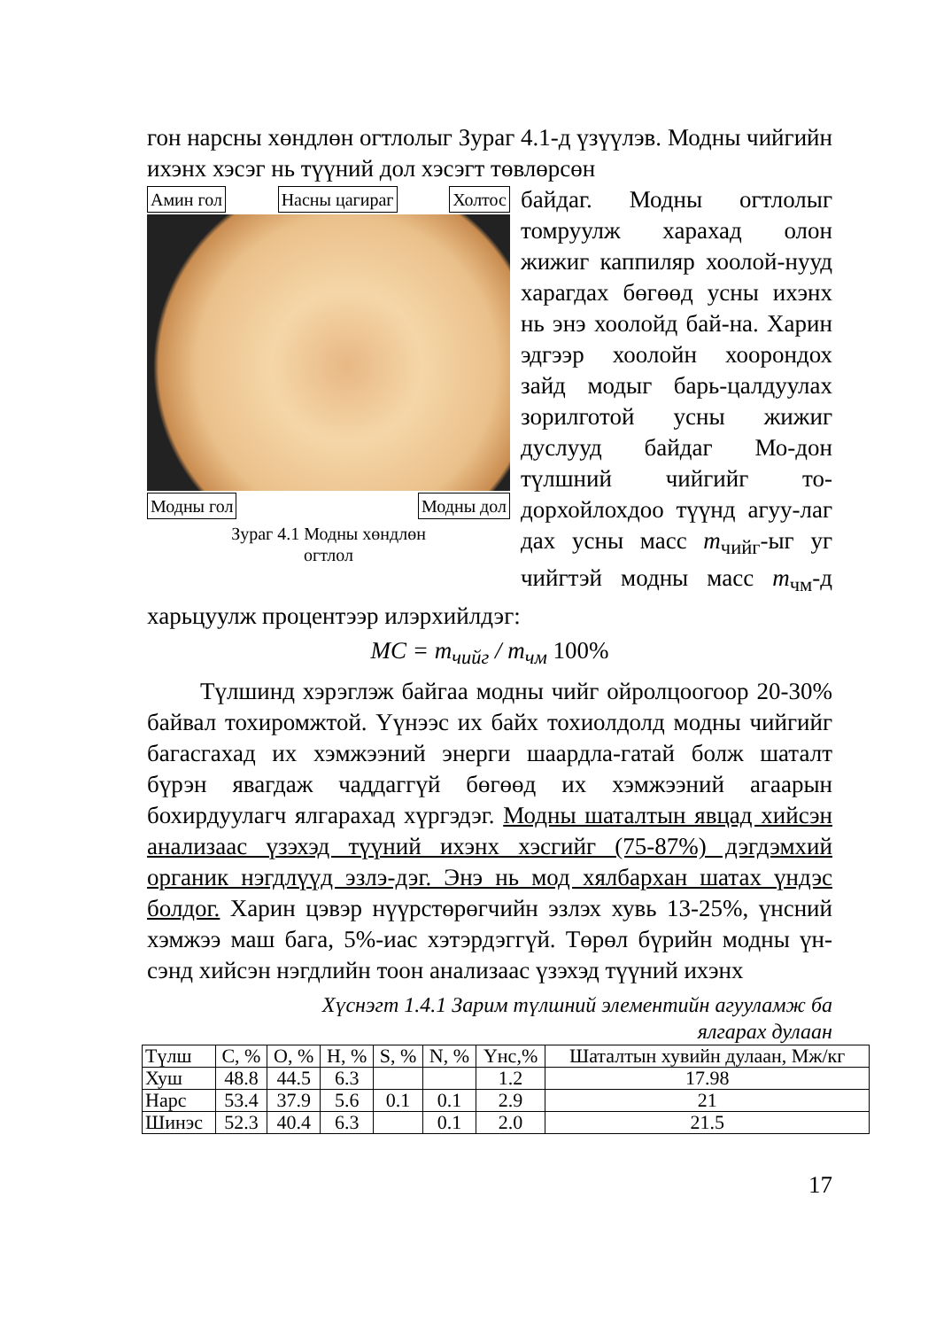гон нарсны хөндлөн огтлолыг Зураг 4.1-д үзүүлэв. Модны чийгийн ихэнх хэсэг нь түүний дол хэсэгт төвлөрсөн
Амин гол Насны цагираг Холтос
Модны гол Модны дол
Зураг 4.1 Модны хөндлөн
огтлол
байдаг. Модны огтлолыг томруулж харахад олон жижиг каппиляр хоолой-нууд харагдах бөгөөд усны ихэнх нь энэ хоолойд бай-на. Харин эдгээр хоолойн хоорондох зайд модыг барь-цалдуулах зорилготой усны жижиг дуслууд байдаг Мо-дон түлшний чийгийг то-дорхойлохдоо түүнд агуу-лаг дах усны масс m<sub>чийг</sub>-ыг уг чийгтэй модны масс m<sub>чм</sub>-д харьцуулж процентээр илэрхийлдэг:
MC = m<sub>чийг</sub> / m<sub>чм</sub> 100%
Түлшинд хэрэглэж байгаа модны чийг ойролцоогоор 20-30% байвал тохиромжтой. Үүнээс их байх тохиолдолд модны чийгийг багасгахад их хэмжээний энерги шаардла-гатай болж шаталт бүрэн явагдаж чаддаггүй бөгөөд их хэмжээний агаарын бохирдуулагч ялгарахад хүргэдэг. Модны шаталтын явцад хийсэн анализаас үзэхэд түүний ихэнх хэсгийг (75-87%) дэгдэмхий органик нэгдлүүд эзлэ-дэг. Энэ нь мод хялбархан шатах үндэс болдог. Харин цэвэр нүүрстөрөгчийн эзлэх хувь 13-25%, үнсний хэмжээ маш бага, 5%-иас хэтэрдэггүй. Төрөл бүрийн модны үн-сэнд хийсэн нэгдлийн тоон анализаас үзэхэд түүний ихэнх
Хүснэгт 1.4.1 Зарим түлшний элементийн агууламж ба
ялгарах дулаан
| Түлш | C, % | O, % | H, % | S, % | N, % | Үнс,% | Шаталтын хувийн дулаан, Мж/кг |
| --- | --- | --- | --- | --- | --- | --- | --- |
| Хуш | 48.8 | 44.5 | 6.3 | | | 1.2 | 17.98 |
| Нарс | 53.4 | 37.9 | 5.6 | 0.1 | 0.1 | 2.9 | 21 |
| Шинэс | 52.3 | 40.4 | 6.3 | | 0.1 | 2.0 | 21.5 |
17